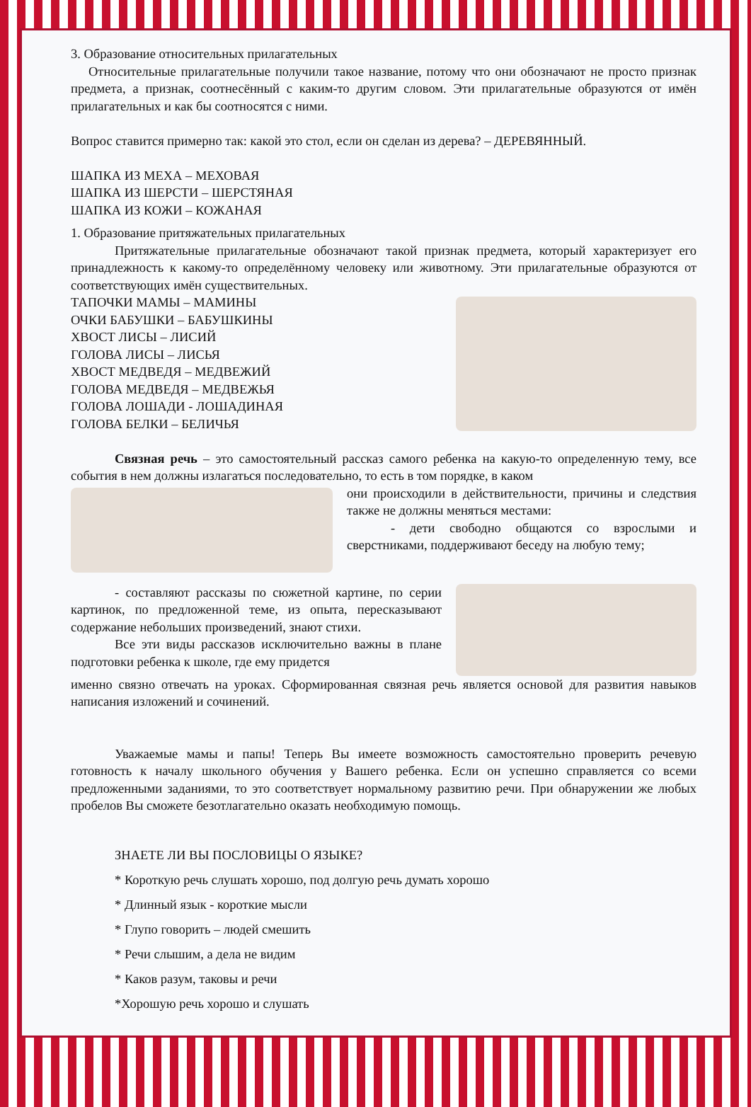3. Образование относительных прилагательных
Относительные прилагательные получили такое название, потому что они обозначают не просто признак предмета, а признак, соотнесённый с каким-то другим словом. Эти прилагательные образуются от имён прилагательных и как бы соотносятся с ними.
Вопрос ставится примерно так: какой это стол, если он сделан из дерева? – ДЕРЕВЯННЫЙ.
ШАПКА ИЗ МЕХА – МЕХОВАЯ
ШАПКА ИЗ ШЕРСТИ – ШЕРСТЯНАЯ
ШАПКА ИЗ КОЖИ – КОЖАНАЯ
1. Образование притяжательных прилагательных
Притяжательные прилагательные обозначают такой признак предмета, который характеризует его принадлежность к какому-то определённому человеку или животному. Эти прилагательные образуются от соответствующих имён существительных.
ТАПОЧКИ МАМЫ – МАМИНЫ
ОЧКИ БАБУШКИ – БАБУШКИНЫ
ХВОСТ ЛИСЫ – ЛИСИЙ
ГОЛОВА ЛИСЫ – ЛИСЬЯ
ХВОСТ МЕДВЕДЯ – МЕДВЕЖИЙ
ГОЛОВА МЕДВЕДЯ – МЕДВЕЖЬЯ
ГОЛОВА ЛОШАДИ - ЛОШАДИНАЯ
ГОЛОВА БЕЛКИ – БЕЛИЧЬЯ
Связная речь – это самостоятельный рассказ самого ребенка на какую-то определенную тему, все события в нем должны излагаться последовательно, то есть в том порядке, в каком
они происходили в действительности, причины и следствия также не должны меняться местами:
- дети свободно общаются со взрослыми и сверстниками, поддерживают беседу на любую тему;
- составляют рассказы по сюжетной картине, по серии картинок, по предложенной теме, из опыта, пересказывают содержание небольших произведений, знают стихи.
Все эти виды рассказов исключительно важны в плане подготовки ребенка к школе, где ему придется
именно связно отвечать на уроках. Сформированная связная речь является основой для развития навыков написания изложений и сочинений.
Уважаемые мамы и папы! Теперь Вы имеете возможность самостоятельно проверить речевую готовность к началу школьного обучения у Вашего ребенка. Если он успешно справляется со всеми предложенными заданиями, то это соответствует нормальному развитию речи. При обнаружении же любых пробелов Вы сможете безотлагательно оказать необходимую помощь.
ЗНАЕТЕ ЛИ ВЫ ПОСЛОВИЦЫ О ЯЗЫКЕ?
* Короткую речь слушать хорошо, под долгую речь думать хорошо
* Длинный язык - короткие мысли
* Глупо говорить – людей смешить
* Речи слышим, а дела не видим
* Каков разум, таковы и речи
*Хорошую речь хорошо и слушать